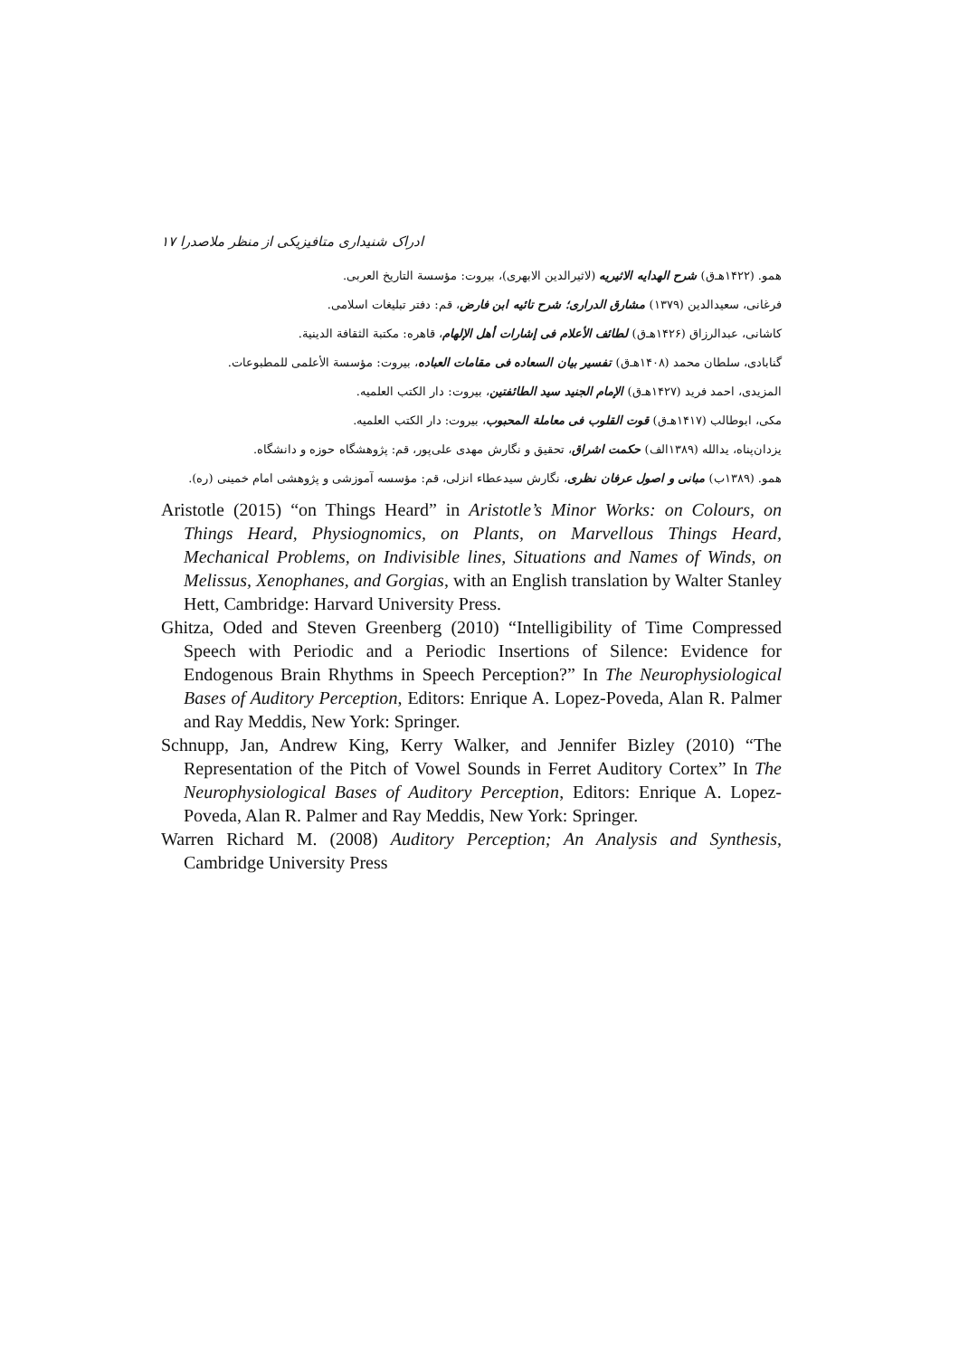ادراک شنیداری متافیزیکی از منظر ملاصدرا ۱۷
همو. (۱۴۲۲هـ‌ق) شرح الهدایه الاثیریه (لاثیرالدین الابهری)، بیروت: مؤسسة التاریخ العربی.
فرغانی، سعیدالدین (۱۳۷۹) مشارق الدراری؛ شرح تائیه ابن فارض، قم: دفتر تبلیغات اسلامی.
کاشانی، عبدالرزاق (۱۴۲۶هـ‌ق) لطائف الأعلام فی إشارات أهل الإلهام، قاهره: مکتبة الثقافة الدینیة.
گنابادی، سلطان محمد (۱۴۰۸هـ‌ق) تفسیر بیان السعاده فی مقامات العباده، بیروت: مؤسسة الأعلمی للمطبوعات.
المزیدی، احمد فرید (۱۴۲۷هـ‌ق) الإمام الجنید سید الطائفتین، بیروت: دار الکتب العلمیه.
مکی، ابوطالب (۱۴۱۷هـ‌ق) قوت القلوب فی معاملة المحبوب، بیروت: دار الکتب العلمیه.
یزدان‌پناه، یدالله (۱۳۸۹الف) حکمت اشراق، تحقیق و نگارش مهدی علی‌پور، قم: پژوهشگاه حوزه و دانشگاه.
همو. (۱۳۸۹ب) مبانی و اصول عرفان نظری، نگارش سیدعطاء انزلی، قم: مؤسسه آموزشی و پژوهشی امام خمینی (ره).
Aristotle (2015) “on Things Heard” in Aristotle’s Minor Works: on Colours, on Things Heard, Physiognomics, on Plants, on Marvellous Things Heard, Mechanical Problems, on Indivisible lines, Situations and Names of Winds, on Melissus, Xenophanes, and Gorgias, with an English translation by Walter Stanley Hett, Cambridge: Harvard University Press.
Ghitza, Oded and Steven Greenberg (2010) “Intelligibility of Time Compressed Speech with Periodic and a Periodic Insertions of Silence: Evidence for Endogenous Brain Rhythms in Speech Perception?” In The Neurophysiological Bases of Auditory Perception, Editors: Enrique A. Lopez-Poveda, Alan R. Palmer and Ray Meddis, New York: Springer.
Schnupp, Jan, Andrew King, Kerry Walker, and Jennifer Bizley (2010) “The Representation of the Pitch of Vowel Sounds in Ferret Auditory Cortex” In The Neurophysiological Bases of Auditory Perception, Editors: Enrique A. Lopez-Poveda, Alan R. Palmer and Ray Meddis, New York: Springer.
Warren Richard M. (2008) Auditory Perception; An Analysis and Synthesis, Cambridge University Press